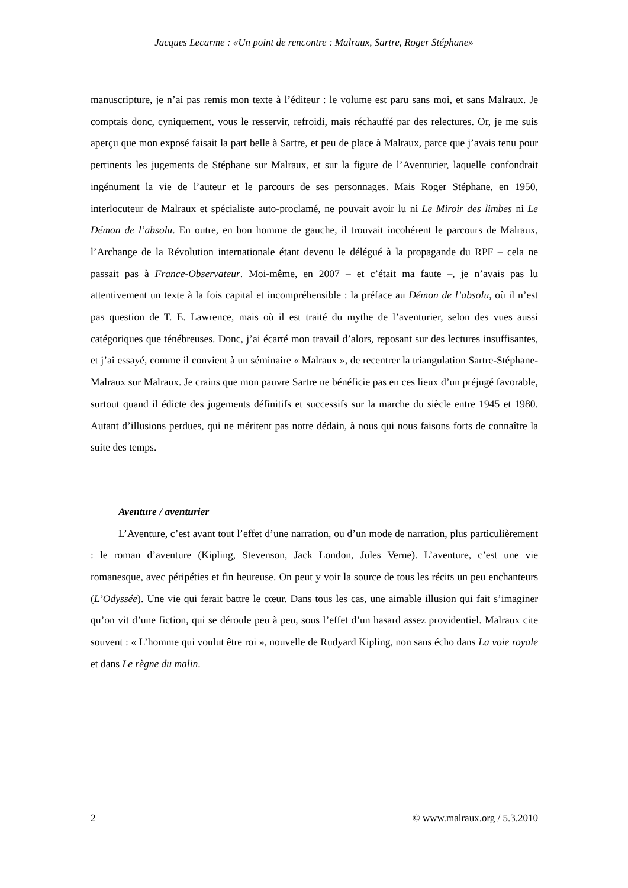Jacques Lecarme : «Un point de rencontre : Malraux, Sartre, Roger Stéphane»
manuscripture, je n’ai pas remis mon texte à l’éditeur : le volume est paru sans moi, et sans Malraux. Je comptais donc, cyniquement, vous le resservir, refroidi, mais réchauffé par des relectures. Or, je me suis aperçu que mon exposé faisait la part belle à Sartre, et peu de place à Malraux, parce que j’avais tenu pour pertinents les jugements de Stéphane sur Malraux, et sur la figure de l’Aventurier, laquelle confondrait ingénument la vie de l’auteur et le parcours de ses personnages. Mais Roger Stéphane, en 1950, interlocuteur de Malraux et spécialiste auto-proclamé, ne pouvait avoir lu ni Le Miroir des limbes ni Le Démon de l’absolu. En outre, en bon homme de gauche, il trouvait incohérent le parcours de Malraux, l’Archange de la Révolution internationale étant devenu le délégué à la propagande du RPF – cela ne passait pas à France-Observateur. Moi-même, en 2007 – et c’était ma faute –, je n’avais pas lu attentivement un texte à la fois capital et incompréhensible : la préface au Démon de l’absolu, où il n’est pas question de T. E. Lawrence, mais où il est traité du mythe de l’aventurier, selon des vues aussi catégoriques que ténébreuses. Donc, j’ai écarté mon travail d’alors, reposant sur des lectures insuffisantes, et j’ai essayé, comme il convient à un séminaire « Malraux », de recentrer la triangulation Sartre-Stéphane-Malraux sur Malraux. Je crains que mon pauvre Sartre ne bénéficie pas en ces lieux d’un préjugé favorable, surtout quand il édicte des jugements définitifs et successifs sur la marche du siècle entre 1945 et 1980. Autant d’illusions perdues, qui ne méritent pas notre dédain, à nous qui nous faisons forts de connaître la suite des temps.
Aventure / aventurier
L’Aventure, c’est avant tout l’effet d’une narration, ou d’un mode de narration, plus particulièrement : le roman d’aventure (Kipling, Stevenson, Jack London, Jules Verne). L’aventure, c’est une vie romanesque, avec péripéties et fin heureuse. On peut y voir la source de tous les récits un peu enchanteurs (L’Odyssée). Une vie qui ferait battre le cœur. Dans tous les cas, une aimable illusion qui fait s’imaginer qu’on vit d’une fiction, qui se déroule peu à peu, sous l’effet d’un hasard assez providentiel. Malraux cite souvent : « L’homme qui voulut être roi », nouvelle de Rudyard Kipling, non sans écho dans La voie royale et dans Le règne du malin.
2 © www.malraux.org / 5.3.2010